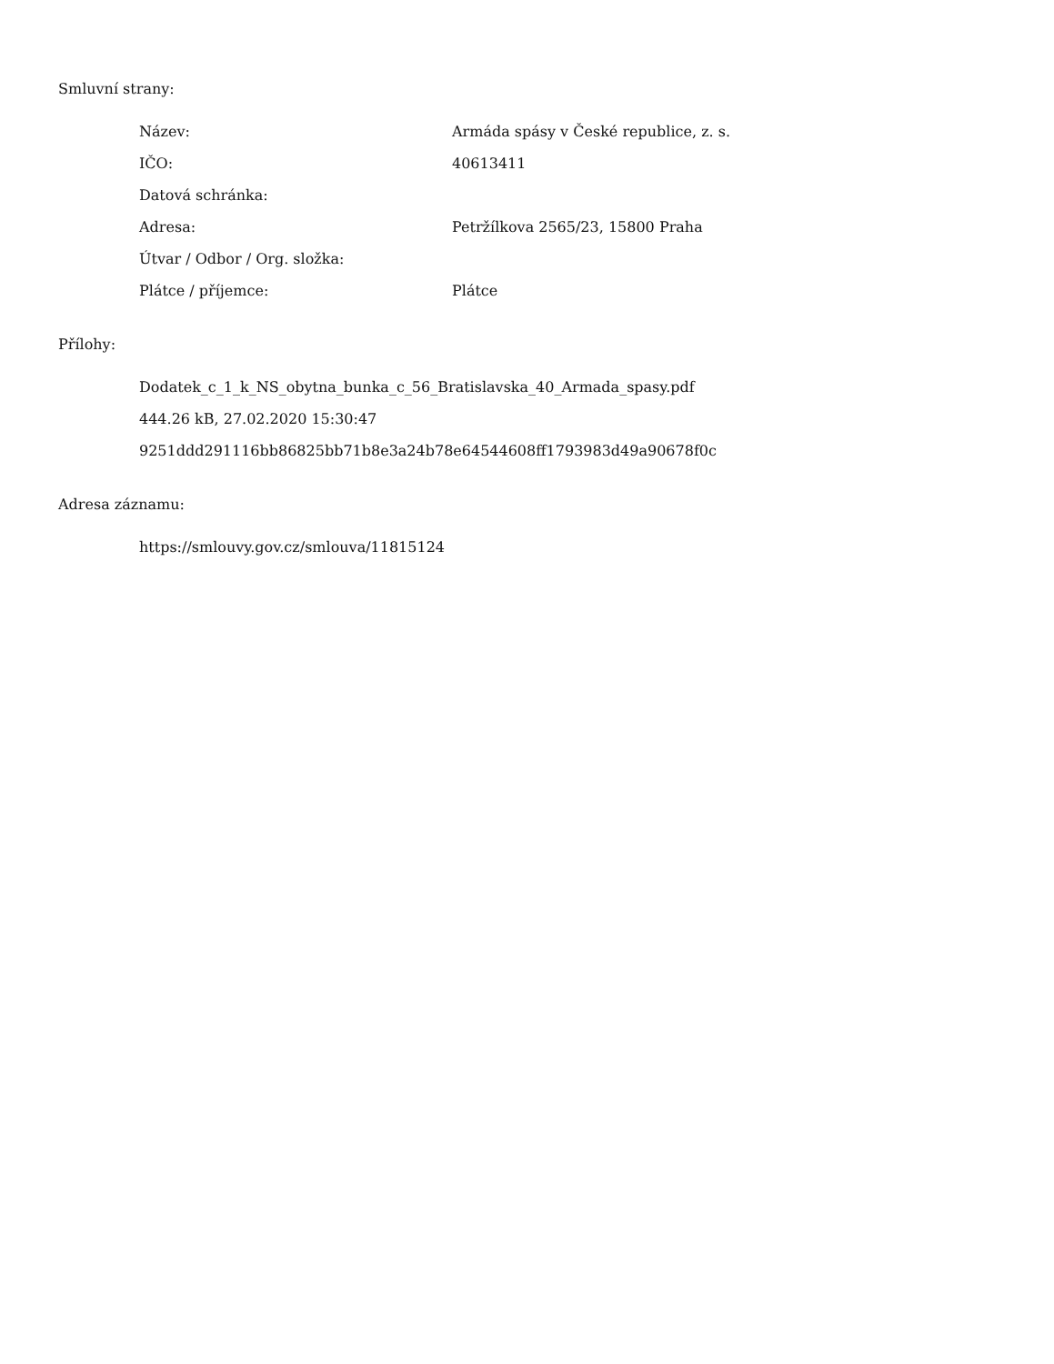Smluvní strany:
| Název: | Armáda spásy v České republice, z. s. |
| IČO: | 40613411 |
| Datová schránka: | |
| Adresa: | Petržílkova 2565/23, 15800 Praha |
| Útvar / Odbor / Org. složka: | |
| Plátce / příjemce: | Plátce |
Přílohy:
Dodatek_c_1_k_NS_obytna_bunka_c_56_Bratislavska_40_Armada_spasy.pdf
444.26 kB, 27.02.2020 15:30:47
9251ddd291116bb86825bb71b8e3a24b78e64544608ff1793983d49a90678f0c
Adresa záznamu:
https://smlouvy.gov.cz/smlouva/11815124